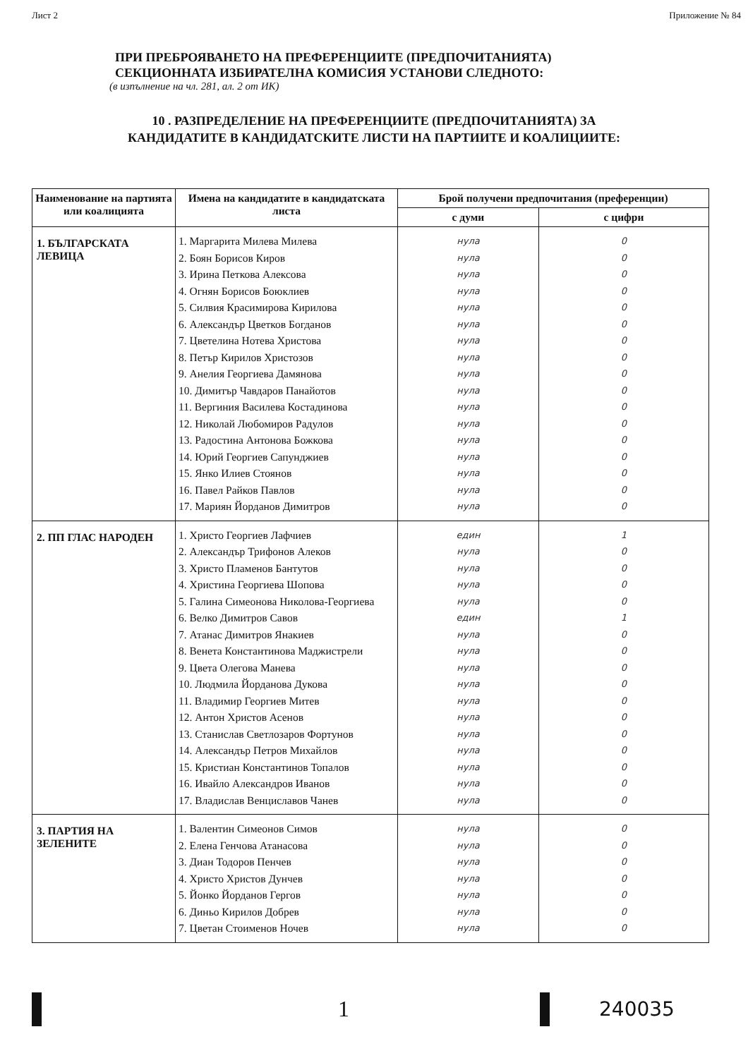Лист 2 Приложение № 84
ПРИ ПРЕБРОЯВАНЕТО НА ПРЕФЕРЕНЦИИТЕ (ПРЕДПОЧИТАНИЯТА)
СЕКЦИОННАТА ИЗБИРАТЕЛНА КОМИСИЯ УСТАНОВИ СЛЕДНОТО:
(в изпълнение на чл. 281, ал. 2 от ИК)
10 . РАЗПРЕДЕЛЕНИЕ НА ПРЕФЕРЕНЦИИТЕ (ПРЕДПОЧИТАНИЯТА) ЗА
КАНДИДАТИТЕ В КАНДИДАТСКИТЕ ЛИСТИ НА ПАРТИИТЕ И КОАЛИЦИИТЕ:
| Наименование на партията или коалицията | Имена на кандидатите в кандидатската листа | Брой получени предпочитания (преференции) | |
| --- | --- | --- | --- |
| | | с думи | с цифри |
| 1. БЪЛГАРСКАТА ЛЕВИЦА | 1. Маргарита Милева Милева 2. Боян Борисов Киров 3. Ирина Петкова Алексова 4. Огнян Борисов Боюклиев 5. Силвия Красимирова Кирилова 6. Александър Цветков Богданов 7. Цветелина Нотева Христова 8. Петър Кирилов Христозов 9. Анелия Георгиева Дамянова 10. Димитър Чавдаров Панайотов 11. Вергиния Василева Костадинова 12. Николай Любомиров Радулов 13. Радостина Антонова Божкова 14. Юрий Георгиев Сапунджиев 15. Янко Илиев Стоянов 16. Павел Райков Павлов 17. Мариян Йорданов Димитров | нула нула нула нула нула нула нула нула нула нула нула нула нула нула нула нула нула | 0 0 0 0 0 0 0 0 0 0 0 0 0 0 0 0 0 |
| 2. ПП ГЛАС НАРОДЕН | 1. Христо Георгиев Лафчиев 2. Александър Трифонов Алеков 3. Христо Пламенов Бантутов 4. Христина Георгиева Шопова 5. Галина Симеонова Николова-Георгиева 6. Велко Димитров Савов 7. Атанас Димитров Янакиев 8. Венета Константинова Маджистрели 9. Цвета Олегова Манева 10. Людмила Йорданова Дукова 11. Владимир Георгиев Митев 12. Антон Христов Асенов 13. Станислав Светлозаров Фортунов 14. Александър Петров Михайлов 15. Кристиан Константинов Топалов 16. Ивайло Александров Иванов 17. Владислав Венциславов Чанев | един нула нула нула нула един нула нула нула нула нула нула нула нула нула нула нула | 1 0 0 0 0 1 0 0 0 0 0 0 0 0 0 0 0 |
| 3. ПАРТИЯ НА ЗЕЛЕНИТЕ | 1. Валентин Симеонов Симов 2. Елена Генчова Атанасова 3. Диан Тодоров Пенчев 4. Христо Христов Дунчев 5. Йонко Йорданов Гергов 6. Диньо Кирилов Добрев 7. Цветан Стоименов Ночев | нула нула нула нула нула нула нула | 0 0 0 0 0 0 0 |
1 240035